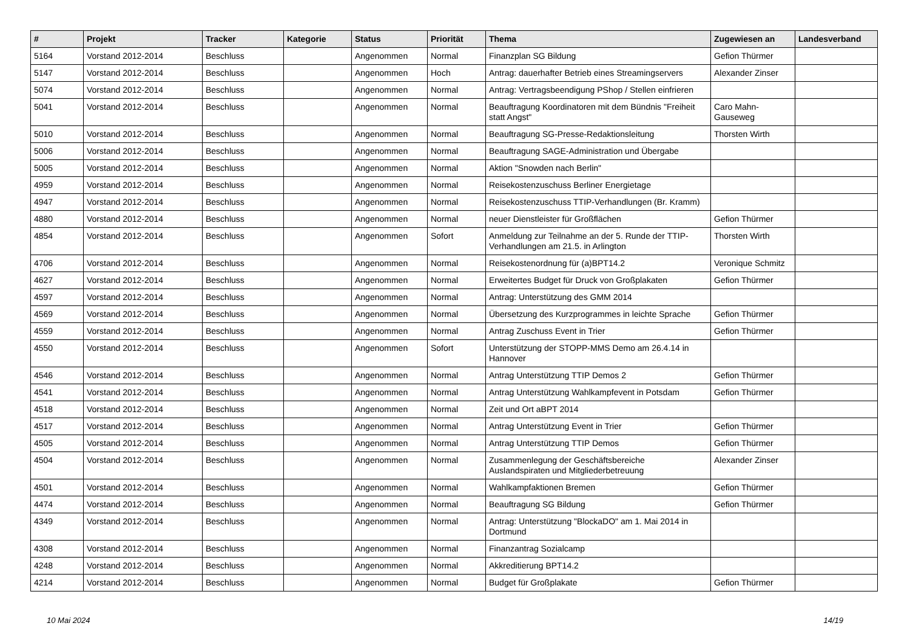| # | Projekt | Tracker | Kategorie | Status | Priorität | Thema | Zugewiesen an | Landesverband |
| --- | --- | --- | --- | --- | --- | --- | --- | --- |
| 5164 | Vorstand 2012-2014 | Beschluss | | Angenommen | Normal | Finanzplan SG Bildung | Gefion Thürmer | |
| 5147 | Vorstand 2012-2014 | Beschluss | | Angenommen | Hoch | Antrag: dauerhafter Betrieb eines Streamingservers | Alexander Zinser | |
| 5074 | Vorstand 2012-2014 | Beschluss | | Angenommen | Normal | Antrag: Vertragsbeendigung PShop / Stellen einfrieren | | |
| 5041 | Vorstand 2012-2014 | Beschluss | | Angenommen | Normal | Beauftragung Koordinatoren mit dem Bündnis "Freiheit statt Angst" | Caro Mahn-Gauseweg | |
| 5010 | Vorstand 2012-2014 | Beschluss | | Angenommen | Normal | Beauftragung SG-Presse-Redaktionsleitung | Thorsten Wirth | |
| 5006 | Vorstand 2012-2014 | Beschluss | | Angenommen | Normal | Beauftragung SAGE-Administration und Übergabe | | |
| 5005 | Vorstand 2012-2014 | Beschluss | | Angenommen | Normal | Aktion "Snowden nach Berlin" | | |
| 4959 | Vorstand 2012-2014 | Beschluss | | Angenommen | Normal | Reisekostenzuschuss Berliner Energietage | | |
| 4947 | Vorstand 2012-2014 | Beschluss | | Angenommen | Normal | Reisekostenzuschuss TTIP-Verhandlungen (Br. Kramm) | | |
| 4880 | Vorstand 2012-2014 | Beschluss | | Angenommen | Normal | neuer Dienstleister für Großflächen | Gefion Thürmer | |
| 4854 | Vorstand 2012-2014 | Beschluss | | Angenommen | Sofort | Anmeldung zur Teilnahme an der 5. Runde der TTIP-Verhandlungen am 21.5. in Arlington | Thorsten Wirth | |
| 4706 | Vorstand 2012-2014 | Beschluss | | Angenommen | Normal | Reisekostenordnung für (a)BPT14.2 | Veronique Schmitz | |
| 4627 | Vorstand 2012-2014 | Beschluss | | Angenommen | Normal | Erweitertes Budget für Druck von Großplakaten | Gefion Thürmer | |
| 4597 | Vorstand 2012-2014 | Beschluss | | Angenommen | Normal | Antrag: Unterstützung des GMM 2014 | | |
| 4569 | Vorstand 2012-2014 | Beschluss | | Angenommen | Normal | Übersetzung des Kurzprogrammes in leichte Sprache | Gefion Thürmer | |
| 4559 | Vorstand 2012-2014 | Beschluss | | Angenommen | Normal | Antrag Zuschuss Event in Trier | Gefion Thürmer | |
| 4550 | Vorstand 2012-2014 | Beschluss | | Angenommen | Sofort | Unterstützung der STOPP-MMS Demo am 26.4.14 in Hannover | | |
| 4546 | Vorstand 2012-2014 | Beschluss | | Angenommen | Normal | Antrag Unterstützung TTIP Demos 2 | Gefion Thürmer | |
| 4541 | Vorstand 2012-2014 | Beschluss | | Angenommen | Normal | Antrag Unterstützung Wahlkampfevent in Potsdam | Gefion Thürmer | |
| 4518 | Vorstand 2012-2014 | Beschluss | | Angenommen | Normal | Zeit und Ort aBPT 2014 | | |
| 4517 | Vorstand 2012-2014 | Beschluss | | Angenommen | Normal | Antrag Unterstützung Event in Trier | Gefion Thürmer | |
| 4505 | Vorstand 2012-2014 | Beschluss | | Angenommen | Normal | Antrag Unterstützung TTIP Demos | Gefion Thürmer | |
| 4504 | Vorstand 2012-2014 | Beschluss | | Angenommen | Normal | Zusammenlegung der Geschäftsbereiche Auslandspiraten und Mitgliederbetreuung | Alexander Zinser | |
| 4501 | Vorstand 2012-2014 | Beschluss | | Angenommen | Normal | Wahlkampfaktionen Bremen | Gefion Thürmer | |
| 4474 | Vorstand 2012-2014 | Beschluss | | Angenommen | Normal | Beauftragung SG Bildung | Gefion Thürmer | |
| 4349 | Vorstand 2012-2014 | Beschluss | | Angenommen | Normal | Antrag: Unterstützung "BlockaDO" am 1. Mai 2014 in Dortmund | | |
| 4308 | Vorstand 2012-2014 | Beschluss | | Angenommen | Normal | Finanzantrag Sozialcamp | | |
| 4248 | Vorstand 2012-2014 | Beschluss | | Angenommen | Normal | Akkreditierung BPT14.2 | | |
| 4214 | Vorstand 2012-2014 | Beschluss | | Angenommen | Normal | Budget für Großplakate | Gefion Thürmer | |
10 Mai 2024 14/19